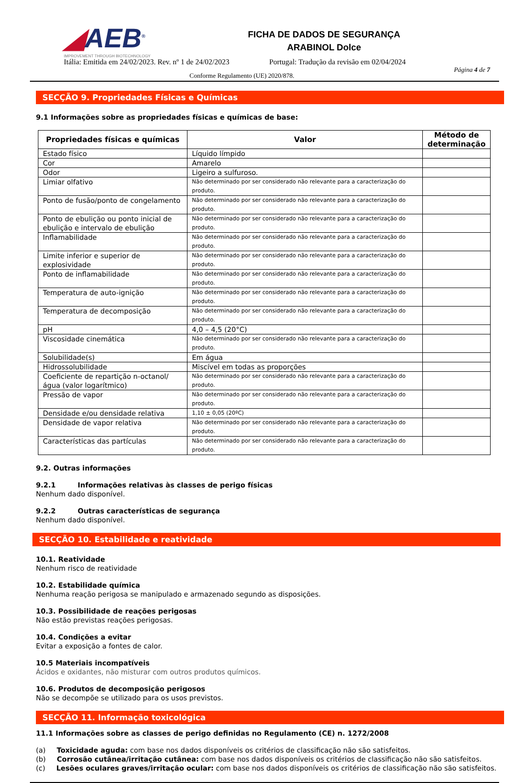◢AEB<sup>®</sup>
IMPROVEMENT THROUGH BIOTECHNOLOGY
FICHA DE DADOS DE SEGURANÇA
ARABINOL Dolce
Itália: Emitida em 24/02/2023. Rev. nº 1 de 24/02/2023
Portugal: Tradução da revisão em 02/04/2024
Página 4 de 7
Conforme Regulamento (UE) 2020/878.
SECÇÃO 9. Propriedades Físicas e Químicas
9.1 Informações sobre as propriedades físicas e químicas de base:
| Propriedades físicas e químicas | Valor | Método de determinação |
| --- | --- | --- |
| Estado físico | Líquido límpido | |
| Cor | Amarelo | |
| Odor | Ligeiro a sulfuroso. | |
| Limiar olfativo | Não determinado por ser considerado não relevante para a caracterização do produto. | |
| Ponto de fusão/ponto de congelamento | Não determinado por ser considerado não relevante para a caracterização do produto. | |
| Ponto de ebulição ou ponto inicial de ebulição e intervalo de ebulição | Não determinado por ser considerado não relevante para a caracterização do produto. | |
| Inflamabilidade | Não determinado por ser considerado não relevante para a caracterização do produto. | |
| Limite inferior e superior de explosividade | Não determinado por ser considerado não relevante para a caracterização do produto. | |
| Ponto de inflamabilidade | Não determinado por ser considerado não relevante para a caracterização do produto. | |
| Temperatura de auto-ignição | Não determinado por ser considerado não relevante para a caracterização do produto. | |
| Temperatura de decomposição | Não determinado por ser considerado não relevante para a caracterização do produto. | |
| pH | 4,0 – 4,5 (20°C) | |
| Viscosidade cinemática | Não determinado por ser considerado não relevante para a caracterização do produto. | |
| Solubilidade(s) | Em água | |
| Hidrossolubilidade | Miscível em todas as proporções | |
| Coeficiente de repartição n-octanol/água (valor logarítmico) | Não determinado por ser considerado não relevante para a caracterização do produto. | |
| Pressão de vapor | Não determinado por ser considerado não relevante para a caracterização do produto. | |
| Densidade e/ou densidade relativa | 1,10 ± 0,05 (20ºC) | |
| Densidade de vapor relativa | Não determinado por ser considerado não relevante para a caracterização do produto. | |
| Características das partículas | Não determinado por ser considerado não relevante para a caracterização do produto. | |
9.2. Outras informações
9.2.1 Informações relativas às classes de perigo físicas
Nenhum dado disponível.
9.2.2 Outras características de segurança
Nenhum dado disponível.
SECÇÃO 10. Estabilidade e reatividade
10.1. Reatividade
Nenhum risco de reatividade
10.2. Estabilidade química
Nenhuma reação perigosa se manipulado e armazenado segundo as disposições.
10.3. Possibilidade de reações perigosas
Não estão previstas reações perigosas.
10.4. Condições a evitar
Evitar a exposição a fontes de calor.
10.5 Materiais incompatíveis
Ácidos e oxidantes, não misturar com outros produtos químicos.
10.6. Produtos de decomposição perigosos
Não se decompõe se utilizado para os usos previstos.
SECÇÃO 11. Informação toxicológica
11.1 Informações sobre as classes de perigo definidas no Regulamento (CE) n. 1272/2008
(a) Toxicidade aguda: com base nos dados disponíveis os critérios de classificação não são satisfeitos.
(b) Corrosão cutânea/irritação cutânea: com base nos dados disponíveis os critérios de classificação não são satisfeitos.
(c) Lesões oculares graves/irritação ocular: com base nos dados disponíveis os critérios de classificação não são satisfeitos.